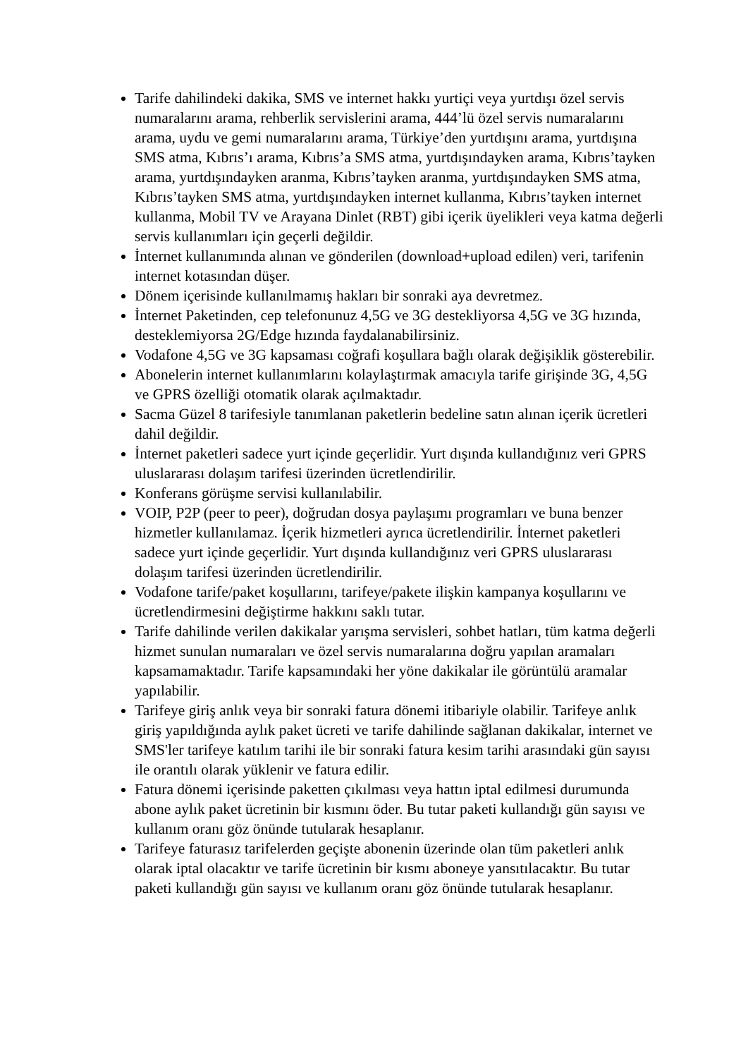Tarife dahilindeki dakika, SMS ve internet hakkı yurtiçi veya yurtdışı özel servis numaralarını arama, rehberlik servislerini arama, 444’lü özel servis numaralarını arama, uydu ve gemi numaralarını arama, Türkiye’den yurtdışını arama, yurtdışına SMS atma, Kıbrıs’ı arama, Kıbrıs’a SMS atma, yurtdışındayken arama, Kıbrıs’tayken arama, yurtdışındayken aranma, Kıbrıs’tayken aranma, yurtdışındayken SMS atma, Kıbrıs’tayken SMS atma, yurtdışındayken internet kullanma, Kıbrıs’tayken internet kullanma, Mobil TV ve Arayana Dinlet (RBT) gibi içerik üyelikleri veya katma değerli servis kullanımları için geçerli değildir.
İnternet kullanımında alınan ve gönderilen (download+upload edilen) veri, tarifenin internet kotasından düşer.
Dönem içerisinde kullanılmamış hakları bir sonraki aya devretmez.
İnternet Paketinden, cep telefonunuz 4,5G ve 3G destekliyorsa 4,5G ve 3G hızında, desteklemiyorsa 2G/Edge hızında faydalanabilirsiniz.
Vodafone 4,5G ve 3G kapsaması coğrafi koşullara bağlı olarak değişiklik gösterebilir.
Abonelerin internet kullanımlarını kolaylaştırmak amacıyla tarife girişinde 3G, 4,5G ve GPRS özelliği otomatik olarak açılmaktadır.
Sacma Güzel 8 tarifesiyle tanımlanan paketlerin bedeline satın alınan içerik ücretleri dahil değildir.
İnternet paketleri sadece yurt içinde geçerlidir. Yurt dışında kullandığınız veri GPRS uluslararası dolaşım tarifesi üzerinden ücretlendirilir.
Konferans görüşme servisi kullanılabilir.
VOIP, P2P (peer to peer), doğrudan dosya paylaşımı programları ve buna benzer hizmetler kullanılamaz. İçerik hizmetleri ayrıca ücretlendirilir. İnternet paketleri sadece yurt içinde geçerlidir. Yurt dışında kullandığınız veri GPRS uluslararası dolaşım tarifesi üzerinden ücretlendirilir.
Vodafone tarife/paket koşullarını, tarifeye/pakete ilişkin kampanya koşullarını ve ücretlendirmesini değiştirme hakkını saklı tutar.
Tarife dahilinde verilen dakikalar yarışma servisleri, sohbet hatları, tüm katma değerli hizmet sunulan numaraları ve özel servis numaralarına doğru yapılan aramaları kapsamamaktadır. Tarife kapsamındaki her yöne dakikalar ile görüntülü aramalar yapılabilir.
Tarifeye giriş anlık veya bir sonraki fatura dönemi itibariyle olabilir. Tarifeye anlık giriş yapıldığında aylık paket ücreti ve tarife dahilinde sağlanan dakikalar, internet ve SMS'ler tarifeye katılım tarihi ile bir sonraki fatura kesim tarihi arasındaki gün sayısı ile orantılı olarak yüklenir ve fatura edilir.
Fatura dönemi içerisinde paketten çıkılması veya hattın iptal edilmesi durumunda abone aylık paket ücretinin bir kısmını öder. Bu tutar paketi kullandığı gün sayısı ve kullanım oranı göz önünde tutularak hesaplanır.
Tarifeye faturasız tarifelerden geçişte abonenin üzerinde olan tüm paketleri anlık olarak iptal olacaktır ve tarife ücretinin bir kısmı aboneye yansıtılacaktır. Bu tutar paketi kullandığı gün sayısı ve kullanım oranı göz önünde tutularak hesaplanır.